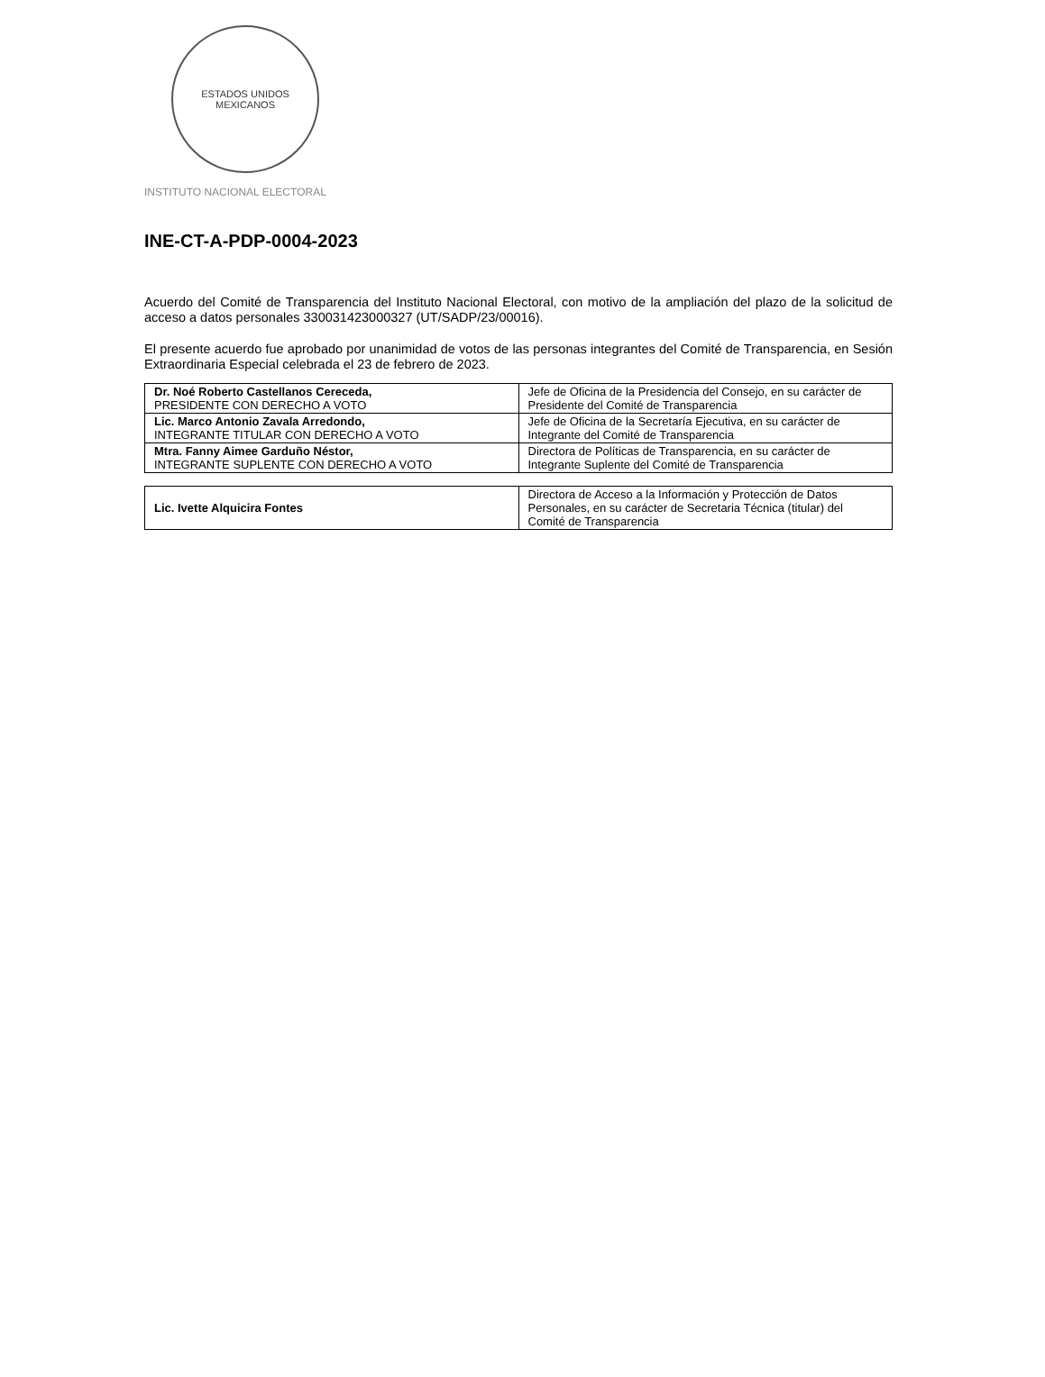ESTADOS UNIDOS MEXICANOS
INSTITUTO NACIONAL ELECTORAL
INE-CT-A-PDP-0004-2023
Acuerdo del Comité de Transparencia del Instituto Nacional Electoral, con motivo de la ampliación del plazo de la solicitud de acceso a datos personales 330031423000327 (UT/SADP/23/00016).
El presente acuerdo fue aprobado por unanimidad de votos de las personas integrantes del Comité de Transparencia, en Sesión Extraordinaria Especial celebrada el 23 de febrero de 2023.
| Dr. Noé Roberto Castellanos Cereceda, PRESIDENTE CON DERECHO A VOTO | Jefe de Oficina de la Presidencia del Consejo, en su carácter de Presidente del Comité de Transparencia |
| Lic. Marco Antonio Zavala Arredondo, INTEGRANTE TITULAR CON DERECHO A VOTO | Jefe de Oficina de la Secretaría Ejecutiva, en su carácter de Integrante del Comité de Transparencia |
| Mtra. Fanny Aimee Garduño Néstor, INTEGRANTE SUPLENTE CON DERECHO A VOTO | Directora de Políticas de Transparencia, en su carácter de Integrante Suplente del Comité de Transparencia |
| Lic. Ivette Alquicira Fontes | Directora de Acceso a la Información y Protección de Datos Personales, en su carácter de Secretaria Técnica (titular) del Comité de Transparencia |